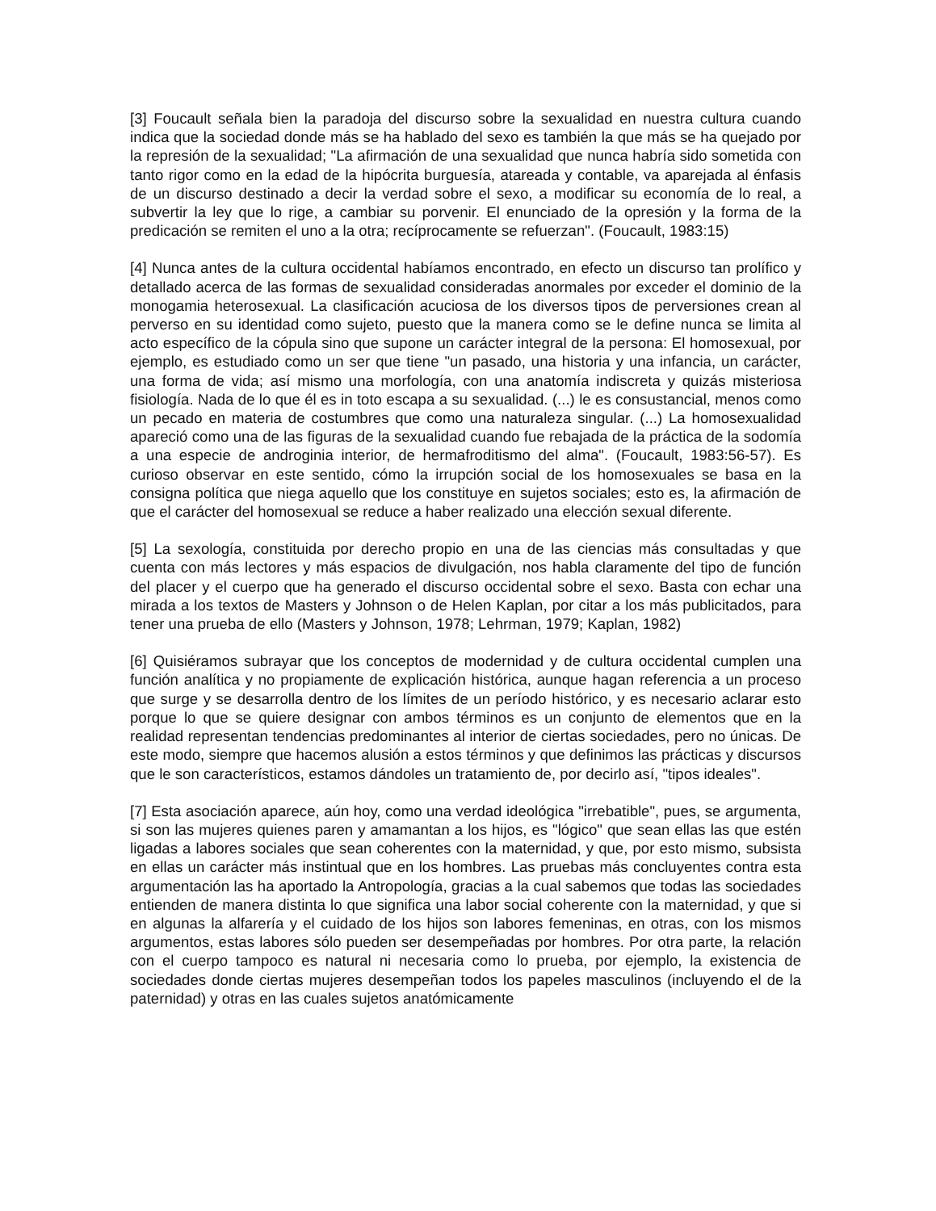[3] Foucault señala bien la paradoja del discurso sobre la sexualidad en nuestra cultura cuando indica que la sociedad donde más se ha hablado del sexo es también la que más se ha quejado por la represión de la sexualidad; "La afirmación de una sexualidad que nunca habría sido sometida con tanto rigor como en la edad de la hipócrita burguesía, atareada y contable, va aparejada al énfasis de un discurso destinado a decir la verdad sobre el sexo, a modificar su economía de lo real, a subvertir la ley que lo rige, a cambiar su porvenir. El enunciado de la opresión y la forma de la predicación se remiten el uno a la otra; recíprocamente se refuerzan". (Foucault, 1983:15)
[4] Nunca antes de la cultura occidental habíamos encontrado, en efecto un discurso tan prolífico y detallado acerca de las formas de sexualidad consideradas anormales por exceder el dominio de la monogamia heterosexual. La clasificación acuciosa de los diversos tipos de perversiones crean al perverso en su identidad como sujeto, puesto que la manera como se le define nunca se limita al acto específico de la cópula sino que supone un carácter integral de la persona: El homosexual, por ejemplo, es estudiado como un ser que tiene "un pasado, una historia y una infancia, un carácter, una forma de vida; así mismo una morfología, con una anatomía indiscreta y quizás misteriosa fisiología. Nada de lo que él es in toto escapa a su sexualidad. (...) le es consustancial, menos como un pecado en materia de costumbres que como una naturaleza singular. (...) La homosexualidad apareció como una de las figuras de la sexualidad cuando fue rebajada de la práctica de la sodomía a una especie de androginia interior, de hermafroditismo del alma". (Foucault, 1983:56-57). Es curioso observar en este sentido, cómo la irrupción social de los homosexuales se basa en la consigna política que niega aquello que los constituye en sujetos sociales; esto es, la afirmación de que el carácter del homosexual se reduce a haber realizado una elección sexual diferente.
[5] La sexología, constituida por derecho propio en una de las ciencias más consultadas y que cuenta con más lectores y más espacios de divulgación, nos habla claramente del tipo de función del placer y el cuerpo que ha generado el discurso occidental sobre el sexo. Basta con echar una mirada a los textos de Masters y Johnson o de Helen Kaplan, por citar a los más publicitados, para tener una prueba de ello (Masters y Johnson, 1978; Lehrman, 1979; Kaplan, 1982)
[6] Quisiéramos subrayar que los conceptos de modernidad y de cultura occidental cumplen una función analítica y no propiamente de explicación histórica, aunque hagan referencia a un proceso que surge y se desarrolla dentro de los límites de un período histórico, y es necesario aclarar esto porque lo que se quiere designar con ambos términos es un conjunto de elementos que en la realidad representan tendencias predominantes al interior de ciertas sociedades, pero no únicas. De este modo, siempre que hacemos alusión a estos términos y que definimos las prácticas y discursos que le son característicos, estamos dándoles un tratamiento de, por decirlo así, "tipos ideales".
[7] Esta asociación aparece, aún hoy, como una verdad ideológica "irrebatible", pues, se argumenta, si son las mujeres quienes paren y amamantan a los hijos, es "lógico" que sean ellas las que estén ligadas a labores sociales que sean coherentes con la maternidad, y que, por esto mismo, subsista en ellas un carácter más instintual que en los hombres. Las pruebas más concluyentes contra esta argumentación las ha aportado la Antropología, gracias a la cual sabemos que todas las sociedades entienden de manera distinta lo que significa una labor social coherente con la maternidad, y que si en algunas la alfarería y el cuidado de los hijos son labores femeninas, en otras, con los mismos argumentos, estas labores sólo pueden ser desempeñadas por hombres. Por otra parte, la relación con el cuerpo tampoco es natural ni necesaria como lo prueba, por ejemplo, la existencia de sociedades donde ciertas mujeres desempeñan todos los papeles masculinos (incluyendo el de la paternidad) y otras en las cuales sujetos anatómicamente